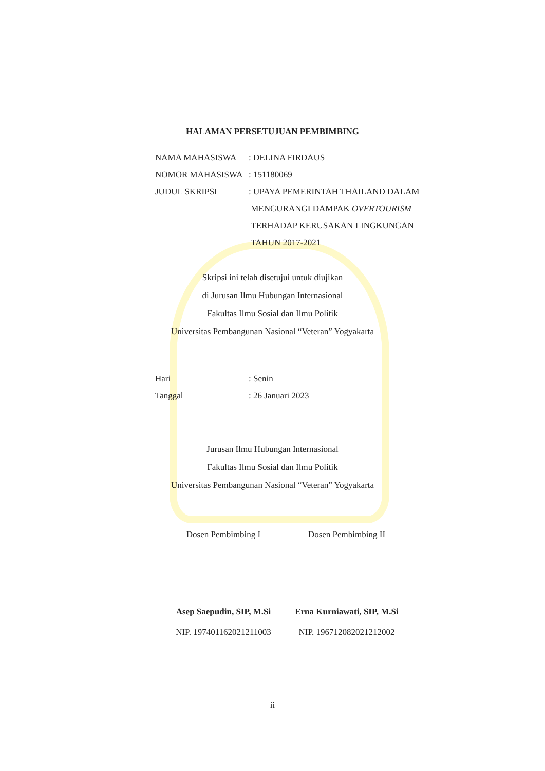HALAMAN PERSETUJUAN PEMBIMBING
NAMA MAHASISWA: DELINA FIRDAUS
NOMOR MAHASISWA: 151180069
JUDUL SKRIPSI: UPAYA PEMERINTAH THAILAND DALAM
MENGURANGI DAMPAK OVERTOURISM
TERHADAP KERUSAKAN LINGKUNGAN
TAHUN 2017-2021
Skripsi ini telah disetujui untuk diujikan
di Jurusan Ilmu Hubungan Internasional
Fakultas Ilmu Sosial dan Ilmu Politik
Universitas Pembangunan Nasional “Veteran” Yogyakarta
Hari: Senin
Tanggal: 26 Januari 2023
Jurusan Ilmu Hubungan Internasional
Fakultas Ilmu Sosial dan Ilmu Politik
Universitas Pembangunan Nasional “Veteran” Yogyakarta
Dosen Pembimbing I
Asep Saepudin, SIP, M.Si
NIP. 197401162021211003
Dosen Pembimbing II
Erna Kurniawati, SIP, M.Si
NIP. 196712082021212002
ii